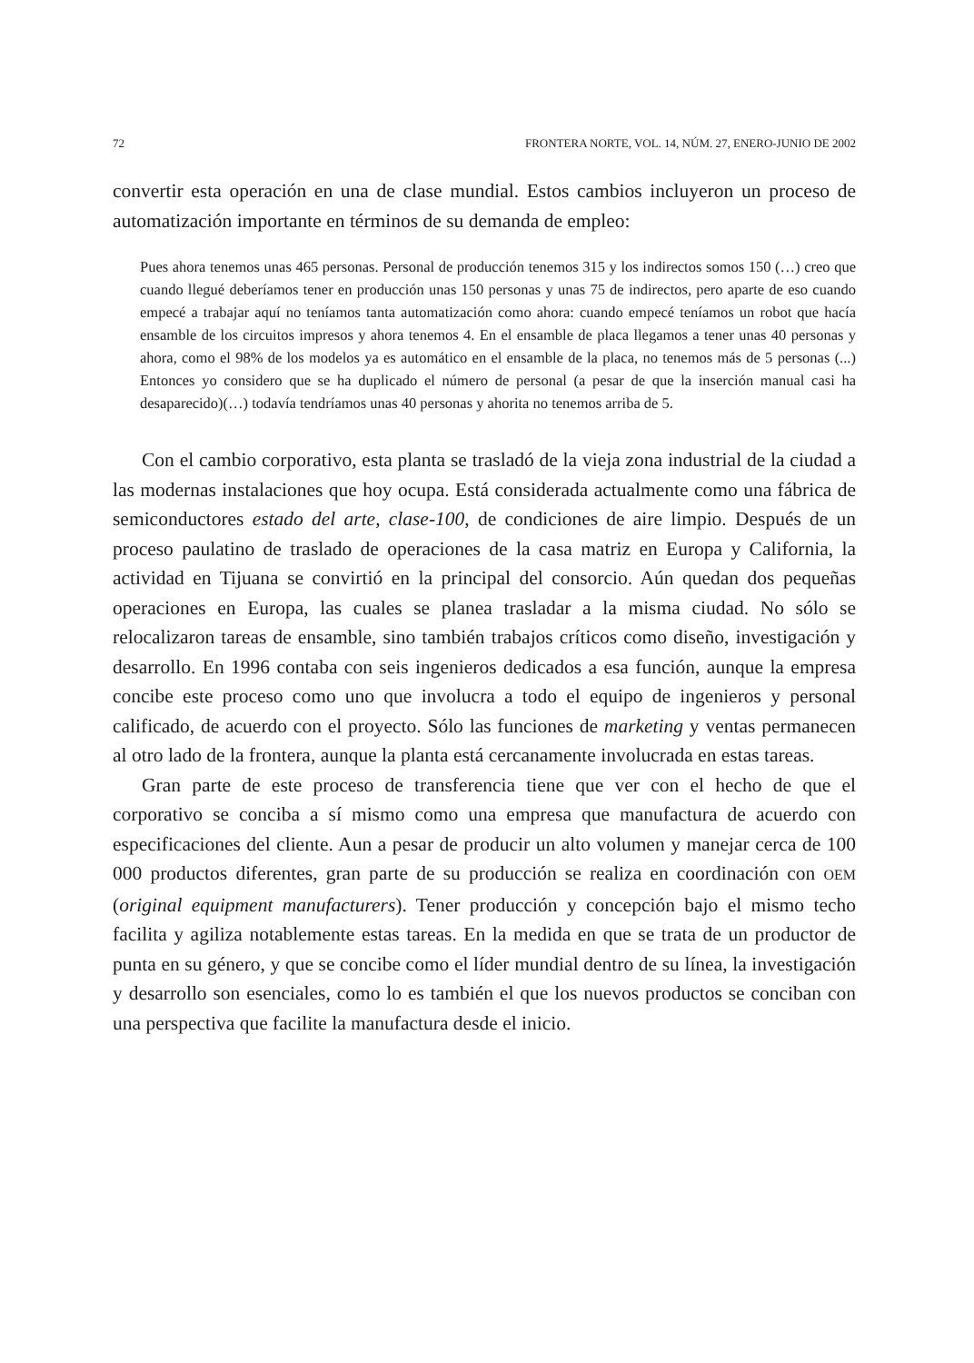72 FRONTERA NORTE, VOL. 14, NÚM. 27, ENERO-JUNIO DE 2002
convertir esta operación en una de clase mundial. Estos cambios incluyeron un proceso de automatización importante en términos de su demanda de empleo:
Pues ahora tenemos unas 465 personas. Personal de producción tenemos 315 y los indirectos somos 150 (…) creo que cuando llegué deberíamos tener en producción unas 150 personas y unas 75 de indirectos, pero aparte de eso cuando empecé a trabajar aquí no teníamos tanta automatización como ahora: cuando empecé teníamos un robot que hacía ensamble de los circuitos impresos y ahora tenemos 4. En el ensamble de placa llegamos a tener unas 40 personas y ahora, como el 98% de los modelos ya es automático en el ensamble de la placa, no tenemos más de 5 personas (...) Entonces yo considero que se ha duplicado el número de personal (a pesar de que la inserción manual casi ha desaparecido)(…) todavía tendríamos unas 40 personas y ahorita no tenemos arriba de 5.
Con el cambio corporativo, esta planta se trasladó de la vieja zona industrial de la ciudad a las modernas instalaciones que hoy ocupa. Está considerada actualmente como una fábrica de semiconductores estado del arte, clase-100, de condiciones de aire limpio. Después de un proceso paulatino de traslado de operaciones de la casa matriz en Europa y California, la actividad en Tijuana se convirtió en la principal del consorcio. Aún quedan dos pequeñas operaciones en Europa, las cuales se planea trasladar a la misma ciudad. No sólo se relocalizaron tareas de ensamble, sino también trabajos críticos como diseño, investigación y desarrollo. En 1996 contaba con seis ingenieros dedicados a esa función, aunque la empresa concibe este proceso como uno que involucra a todo el equipo de ingenieros y personal calificado, de acuerdo con el proyecto. Sólo las funciones de marketing y ventas permanecen al otro lado de la frontera, aunque la planta está cercanamente involucrada en estas tareas.
Gran parte de este proceso de transferencia tiene que ver con el hecho de que el corporativo se conciba a sí mismo como una empresa que manufactura de acuerdo con especificaciones del cliente. Aun a pesar de producir un alto volumen y manejar cerca de 100 000 productos diferentes, gran parte de su producción se realiza en coordinación con OEM (original equipment manufacturers). Tener producción y concepción bajo el mismo techo facilita y agiliza notablemente estas tareas. En la medida en que se trata de un productor de punta en su género, y que se concibe como el líder mundial dentro de su línea, la investigación y desarrollo son esenciales, como lo es también el que los nuevos productos se conciban con una perspectiva que facilite la manufactura desde el inicio.